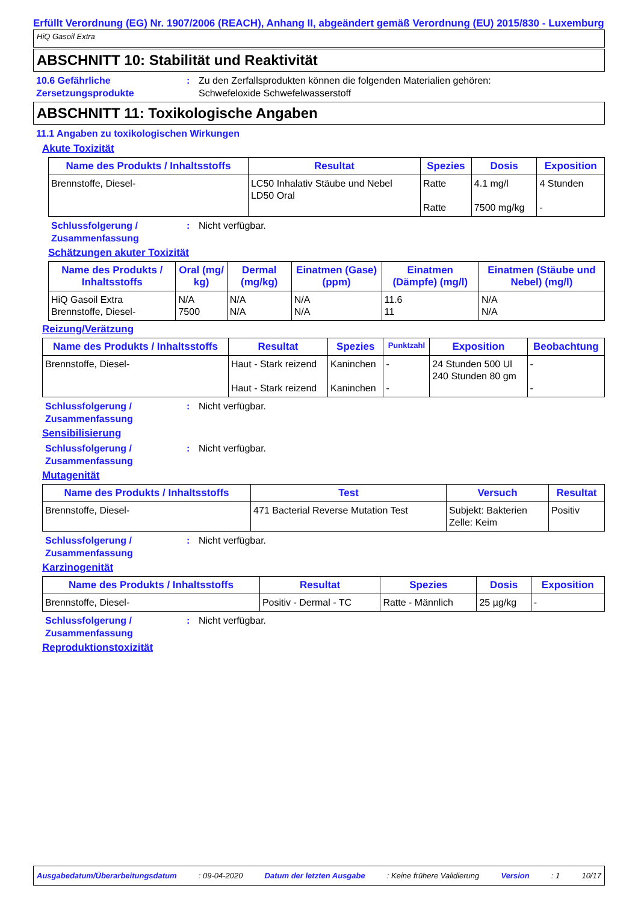Erfüllt Verordnung (EG) Nr. 1907/2006 (REACH), Anhang II, abgeändert gemäß Verordnung (EU) 2015/830 - Luxemburg
HiQ Gasoil Extra
ABSCHNITT 10: Stabilität und Reaktivität
10.6 Gefährliche Zersetzungsprodukte
: Zu den Zerfallsprodukten können die folgenden Materialien gehören:
Schwefeloxide Schwefelwasserstoff
ABSCHNITT 11: Toxikologische Angaben
11.1 Angaben zu toxikologischen Wirkungen
Akute Toxizität
| Name des Produkts / Inhaltsstoffs | Resultat | Spezies | Dosis | Exposition |
| --- | --- | --- | --- | --- |
| Brennstoffe, Diesel- | LC50 Inhalativ Stäube und Nebel LD50 Oral | Ratte Ratte | 4.1 mg/l 7500 mg/kg | 4 Stunden - |
Schlussfolgerung / Zusammenfassung
: Nicht verfügbar.
Schätzungen akuter Toxizität
| Name des Produkts / Inhaltsstoffs | Oral (mg/ kg) | Dermal (mg/kg) | Einatmen (Gase) (ppm) | Einatmen (Dämpfe) (mg/l) | Einatmen (Stäube und Nebel) (mg/l) |
| --- | --- | --- | --- | --- | --- |
| HiQ Gasoil Extra Brennstoffe, Diesel- | N/A 7500 | N/A N/A | N/A N/A | 11.6 11 | N/A N/A |
Reizung/Verätzung
| Name des Produkts / Inhaltsstoffs | Resultat | Spezies | Punktzahl | Exposition | Beobachtung |
| --- | --- | --- | --- | --- | --- |
| Brennstoffe, Diesel- | Haut - Stark reizend Haut - Stark reizend | Kaninchen Kaninchen | - - | 24 Stunden 500 Ul 240 Stunden 80 gm | - - |
Schlussfolgerung / Zusammenfassung
: Nicht verfügbar.
Sensibilisierung
Schlussfolgerung / Zusammenfassung
: Nicht verfügbar.
Mutagenität
| Name des Produkts / Inhaltsstoffs | Test | Versuch | Resultat |
| --- | --- | --- | --- |
| Brennstoffe, Diesel- | 471 Bacterial Reverse Mutation Test | Subjekt: Bakterien Zelle: Keim | Positiv |
Schlussfolgerung / Zusammenfassung
: Nicht verfügbar.
Karzinogenität
| Name des Produkts / Inhaltsstoffs | Resultat | Spezies | Dosis | Exposition |
| --- | --- | --- | --- | --- |
| Brennstoffe, Diesel- | Positiv - Dermal - TC | Ratte - Männlich | 25 µg/kg | - |
Schlussfolgerung / Zusammenfassung
: Nicht verfügbar.
Reproduktionstoxizität
Ausgabedatum/Überarbeitungsdatum: 09-04-2020 Datum der letzten Ausgabe: Keine frühere Validierung Version: 1 10/17